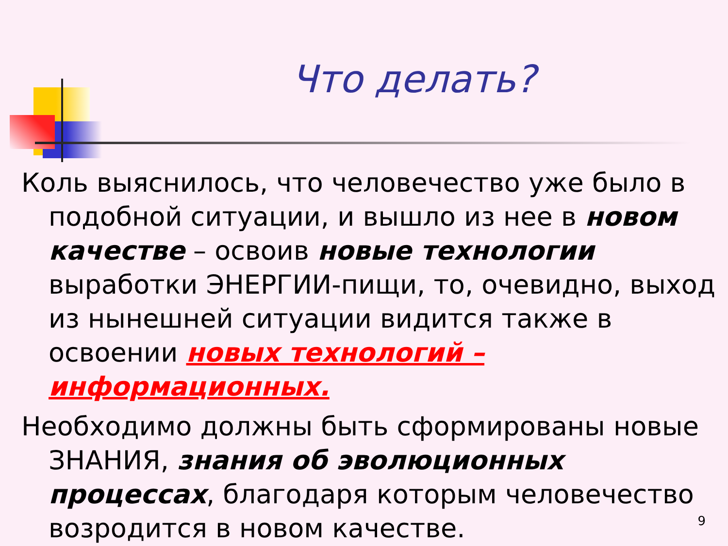Что делать?
Коль выяснилось, что человечество уже было в подобной ситуации, и вышло из нее в новом качестве – освоив новые технологии выработки ЭНЕРГИИ-пищи, то, очевидно, выход из нынешней ситуации видится также в освоении новых технологий – информационных.
Необходимо должны быть сформированы новые ЗНАНИЯ, знания об эволюционных процессах, благодаря которым человечество возродится в новом качестве.
9